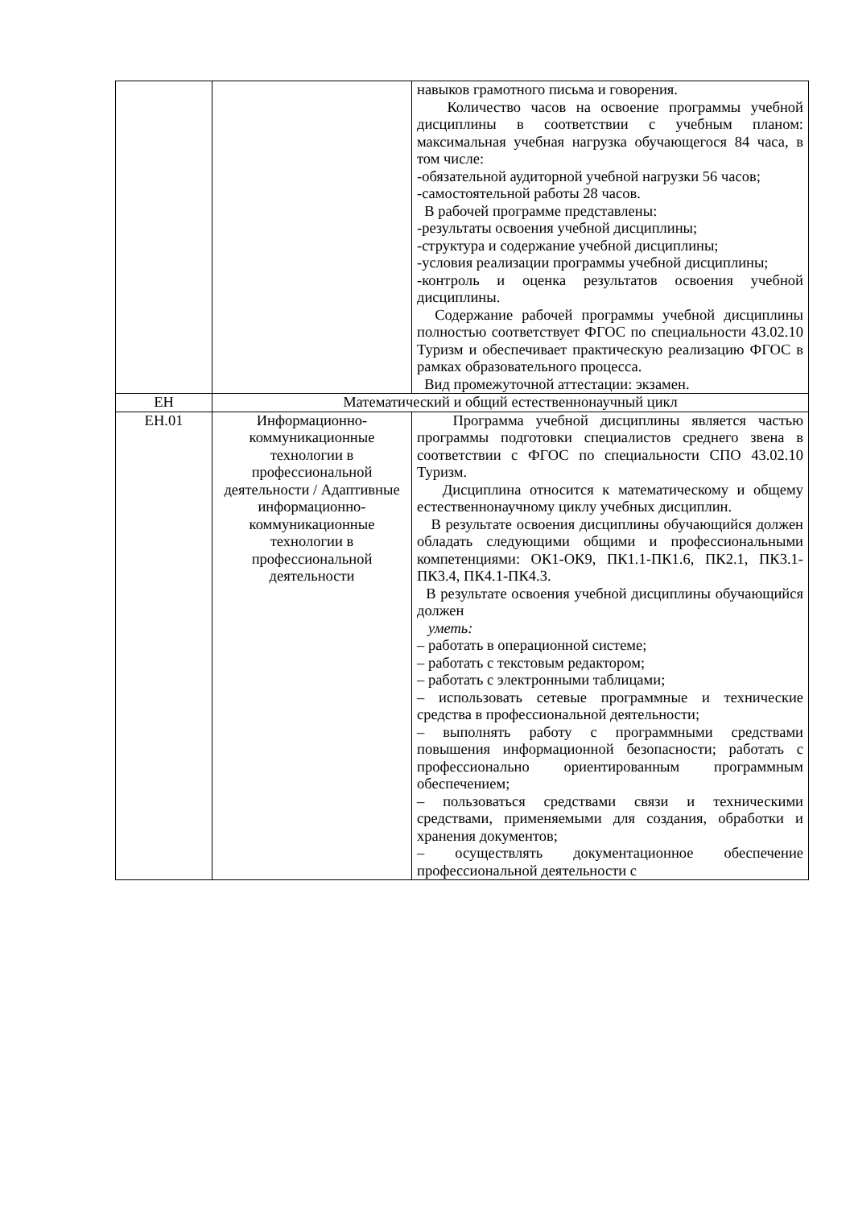| | | навыков грамотного письма и говорения. Количество часов на освоение программы учебной дисциплины в соответствии с учебным планом: максимальная учебная нагрузка обучающегося 84 часа, в том числе: -обязательной аудиторной учебной нагрузки 56 часов; -самостоятельной работы 28 часов. В рабочей программе представлены: -результаты освоения учебной дисциплины; -структура и содержание учебной дисциплины; -условия реализации программы учебной дисциплины; -контроль и оценка результатов освоения учебной дисциплины. Содержание рабочей программы учебной дисциплины полностью соответствует ФГОС по специальности 43.02.10 Туризм и обеспечивает практическую реализацию ФГОС в рамках образовательного процесса. Вид промежуточной аттестации: экзамен. |
| ЕН | Математический и общий естественнонаучный цикл | |
| ЕН.01 | Информационно-коммуникационные технологии в профессиональной деятельности / Адаптивные информационно-коммуникационные технологии в профессиональной деятельности | Программа учебной дисциплины является частью программы подготовки специалистов среднего звена в соответствии с ФГОС по специальности СПО 43.02.10 Туризм. Дисциплина относится к математическому и общему естественнонаучному циклу учебных дисциплин. В результате освоения дисциплины обучающийся должен обладать следующими общими и профессиональными компетенциями: ОК1-ОК9, ПК1.1-ПК1.6, ПК2.1, ПК3.1-ПК3.4, ПК4.1-ПК4.3. В результате освоения учебной дисциплины обучающийся должен уметь: – работать в операционной системе; – работать с текстовым редактором; – работать с электронными таблицами; – использовать сетевые программные и технические средства в профессиональной деятельности; – выполнять работу с программными средствами повышения информационной безопасности; работать с профессионально ориентированным программным обеспечением; – пользоваться средствами связи и техническими средствами, применяемыми для создания, обработки и хранения документов; – осуществлять документационное обеспечение профессиональной деятельности с |